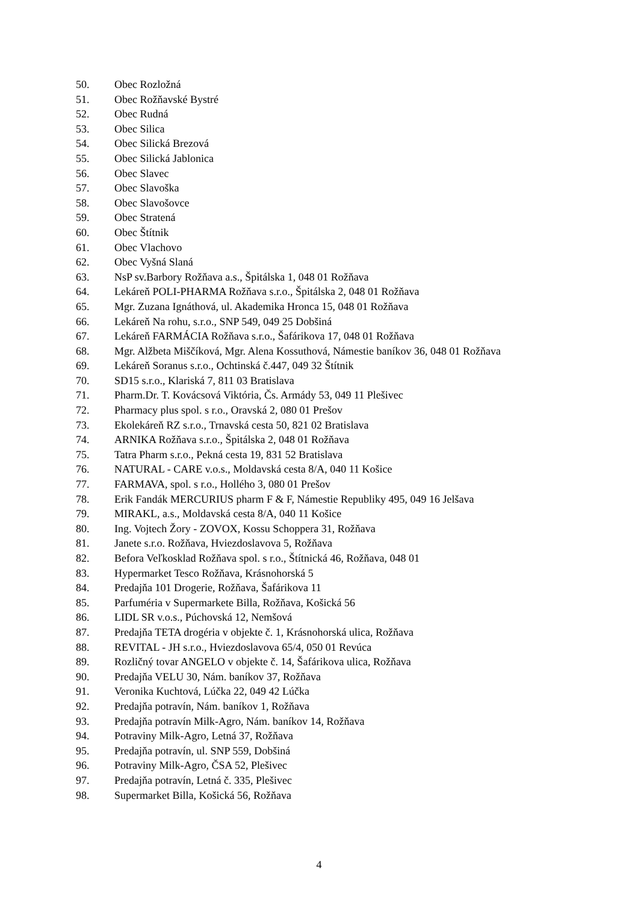50. Obec Rozložná
51. Obec Rožňavské Bystré
52. Obec Rudná
53. Obec Silica
54. Obec Silická Brezová
55. Obec Silická Jablonica
56. Obec Slavec
57. Obec Slavoška
58. Obec Slavošovce
59. Obec Stratená
60. Obec Štítnik
61. Obec Vlachovo
62. Obec Vyšná Slaná
63. NsP sv.Barbory Rožňava a.s., Špitálska 1, 048 01 Rožňava
64. Lekáreň POLI-PHARMA Rožňava s.r.o., Špitálska 2, 048 01 Rožňava
65. Mgr. Zuzana Ignáthová, ul. Akademika Hronca 15, 048 01 Rožňava
66. Lekáreň Na rohu, s.r.o., SNP 549, 049 25 Dobšiná
67. Lekáreň FARMÁCIA Rožňava s.r.o., Šafárikova 17, 048 01 Rožňava
68. Mgr. Alžbeta Miščíková, Mgr. Alena Kossuthová, Námestie baníkov 36, 048 01 Rožňava
69. Lekáreň Soranus s.r.o., Ochtinská č.447, 049 32 Štítnik
70. SD15 s.r.o., Klariská 7, 811 03 Bratislava
71. Pharm.Dr. T. Kovácsová Viktória, Čs. Armády 53, 049 11 Plešivec
72. Pharmacy plus spol. s r.o., Oravská 2, 080 01 Prešov
73. Ekolekáreň RZ s.r.o., Trnavská cesta 50, 821 02 Bratislava
74. ARNIKA Rožňava s.r.o., Špitálska 2, 048 01 Rožňava
75. Tatra Pharm s.r.o., Pekná cesta 19, 831 52 Bratislava
76. NATURAL - CARE v.o.s., Moldavská cesta 8/A, 040 11 Košice
77. FARMAVA, spol. s r.o., Hollého 3, 080 01 Prešov
78. Erik Fandák MERCURIUS pharm F & F, Námestie Republiky 495, 049 16 Jelšava
79. MIRAKL, a.s., Moldavská cesta 8/A, 040 11 Košice
80. Ing. Vojtech Žory - ZOVOX, Kossu Schoppera 31, Rožňava
81. Janete s.r.o. Rožňava, Hviezdoslavova 5, Rožňava
82. Befora Veľkosklad Rožňava spol. s r.o., Štítnická 46, Rožňava, 048 01
83. Hypermarket Tesco Rožňava, Krásnohorská 5
84. Predajňa 101 Drogerie, Rožňava, Šafárikova 11
85. Parfuméria v Supermarkete Billa, Rožňava, Košická 56
86. LIDL SR v.o.s., Púchovská 12, Nemšová
87. Predajňa TETA drogéria v objekte č. 1, Krásnohorská ulica, Rožňava
88. REVITAL - JH s.r.o., Hviezdoslavova 65/4, 050 01 Revúca
89. Rozličný tovar ANGELO v objekte č. 14, Šafárikova ulica, Rožňava
90. Predajňa VELU 30, Nám. baníkov 37, Rožňava
91. Veronika Kuchtová, Lúčka 22, 049 42 Lúčka
92. Predajňa potravín, Nám. baníkov 1, Rožňava
93. Predajňa potravín Milk-Agro, Nám. baníkov 14, Rožňava
94. Potraviny Milk-Agro, Letná 37, Rožňava
95. Predajňa potravín, ul. SNP 559, Dobšiná
96. Potraviny Milk-Agro, ČSA 52, Plešivec
97. Predajňa potravín, Letná č. 335, Plešivec
98. Supermarket Billa, Košická 56, Rožňava
4